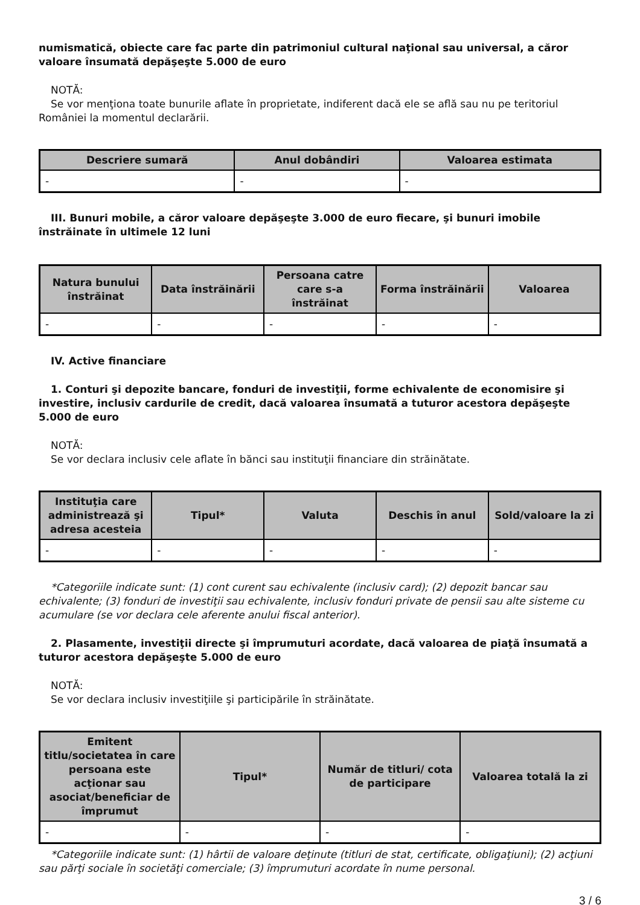numismatică, obiecte care fac parte din patrimoniul cultural naţional sau universal, a căror valoare însumată depăşeşte 5.000 de euro
NOTĂ:
Se vor menţiona toate bunurile aflate în proprietate, indiferent dacă ele se află sau nu pe teritoriul României la momentul declarării.
| Descriere sumară | Anul dobândiri | Valoarea estimata |
| --- | --- | --- |
| - | - | - |
III. Bunuri mobile, a căror valoare depăşeşte 3.000 de euro fiecare, şi bunuri imobile înstrăinate în ultimele 12 luni
| Natura bunului înstrăinat | Data înstrăinării | Persoana catre care s-a înstrăinat | Forma înstrăinării | Valoarea |
| --- | --- | --- | --- | --- |
| - | - | - | - | - |
IV. Active financiare
1. Conturi şi depozite bancare, fonduri de investiţii, forme echivalente de economisire şi investire, inclusiv cardurile de credit, dacă valoarea însumată a tuturor acestora depăşeşte 5.000 de euro
NOTĂ:
Se vor declara inclusiv cele aflate în bănci sau instituţii financiare din străinătate.
| Instituţia care administrează şi adresa acesteia | Tipul* | Valuta | Deschis în anul | Sold/valoare la zi |
| --- | --- | --- | --- | --- |
| - | - | - | - | - |
*Categoriile indicate sunt: (1) cont curent sau echivalente (inclusiv card); (2) depozit bancar sau echivalente; (3) fonduri de investiţii sau echivalente, inclusiv fonduri private de pensii sau alte sisteme cu acumulare (se vor declara cele aferente anului fiscal anterior).
2. Plasamente, investiţii directe şi împrumuturi acordate, dacă valoarea de piaţă însumată a tuturor acestora depăşeşte 5.000 de euro
NOTĂ:
Se vor declara inclusiv investiţiile şi participările în străinătate.
| Emitent titlu/societatea în care persoana este acţionar sau asociat/beneficiar de împrumut | Tipul* | Număr de titluri/ cota de participare | Valoarea totală la zi |
| --- | --- | --- | --- |
| - | - | - | - |
*Categoriile indicate sunt: (1) hârtii de valoare deţinute (titluri de stat, certificate, obligaţiuni); (2) acţiuni sau părţi sociale în societăţi comerciale; (3) împrumuturi acordate în nume personal.
3 / 6